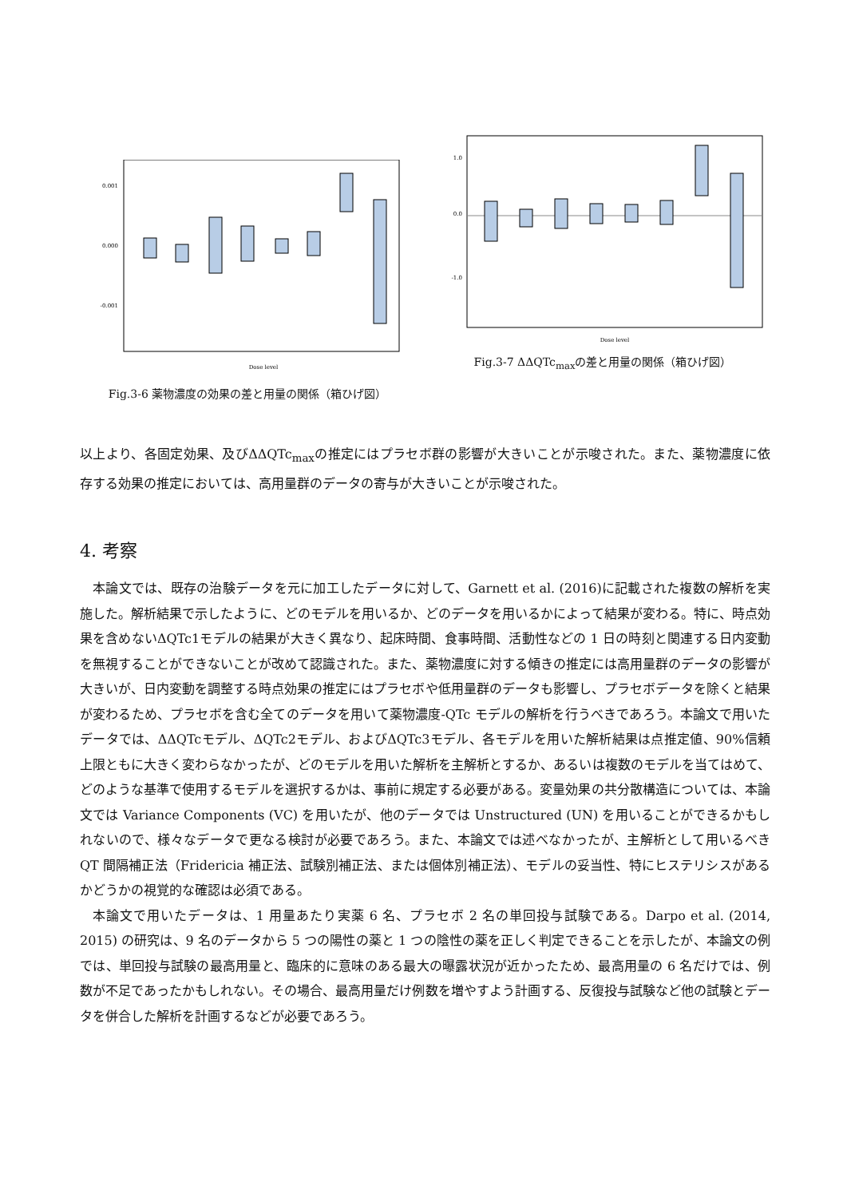0.001
0.000
-0.001
Dose level
Fig.3-6 薬物濃度の効果の差と用量の関係（箱ひげ図）
1.0
0.0
-1.0
Dose level
Fig.3-7 ΔΔQTc<sub>max</sub>の差と用量の関係（箱ひげ図）
以上より、各固定効果、及びΔΔQTc<sub>max</sub>の推定にはプラセボ群の影響が大きいことが示唆された。また、薬物濃度に依存する効果の推定においては、高用量群のデータの寄与が大きいことが示唆された。
4. 考察
本論文では、既存の治験データを元に加工したデータに対して、Garnett et al. (2016)に記載された複数の解析を実施した。解析結果で示したように、どのモデルを用いるか、どのデータを用いるかによって結果が変わる。特に、時点効果を含めないΔQTc1モデルの結果が大きく異なり、起床時間、食事時間、活動性などの 1 日の時刻と関連する日内変動を無視することができないことが改めて認識された。また、薬物濃度に対する傾きの推定には高用量群のデータの影響が大きいが、日内変動を調整する時点効果の推定にはプラセボや低用量群のデータも影響し、プラセボデータを除くと結果が変わるため、プラセボを含む全てのデータを用いて薬物濃度-QTc モデルの解析を行うべきであろう。本論文で用いたデータでは、ΔΔQTcモデル、ΔQTc2モデル、およびΔQTc3モデル、各モデルを用いた解析結果は点推定値、90%信頼上限ともに大きく変わらなかったが、どのモデルを用いた解析を主解析とするか、あるいは複数のモデルを当てはめて、どのような基準で使用するモデルを選択するかは、事前に規定する必要がある。変量効果の共分散構造については、本論文では Variance Components (VC) を用いたが、他のデータでは Unstructured (UN) を用いることができるかもしれないので、様々なデータで更なる検討が必要であろう。また、本論文では述べなかったが、主解析として用いるべき QT 間隔補正法（Fridericia 補正法、試験別補正法、または個体別補正法）、モデルの妥当性、特にヒステリシスがあるかどうかの視覚的な確認は必須である。
本論文で用いたデータは、1 用量あたり実薬 6 名、プラセボ 2 名の単回投与試験である。Darpo et al. (2014, 2015) の研究は、9 名のデータから 5 つの陽性の薬と 1 つの陰性の薬を正しく判定できることを示したが、本論文の例では、単回投与試験の最高用量と、臨床的に意味のある最大の曝露状況が近かったため、最高用量の 6 名だけでは、例数が不足であったかもしれない。その場合、最高用量だけ例数を増やすよう計画する、反復投与試験など他の試験とデータを併合した解析を計画するなどが必要であろう。